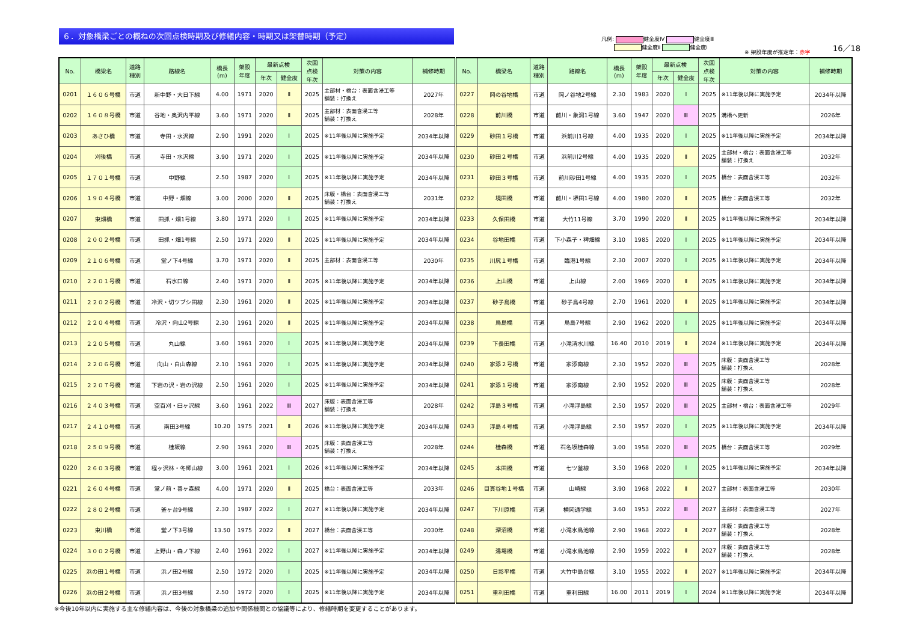６．対象橋梁ごとの概ねの次回点検時期及び修繕内容・時期又は架替時期（予定）
凡例: 健全度Ⅳ 健全度Ⅲ
　　 健全度Ⅱ 健全度Ⅰ
※ 架設年度が推定年：赤字 16／18
| No. | 橋梁名 | 道路 種別 | 路線名 | 橋長 (m) | 架設 年度 | 最新点検 | | 次回 点検 年次 | 対策の内容 | 補修時期 | No. | 橋梁名 | 道路 種別 | 路線名 | 橋長 (m) | 架設 年度 | 最新点検 | | 次回 点検 年次 | 対策の内容 | 補修時期 |
| --- | --- | --- | --- | --- | --- | --- | --- | --- | --- | --- | --- | --- | --- | --- | --- | --- | --- | --- | --- | --- | --- |
| | | | | | | 年次 | 健全度 | | | | | | | | | | 年次 | 健全度 | | | |
| 0201 | １６０６号橋 | 市道 | 新中野・大日下線 | 4.00 | 1971 | 2020 | Ⅱ | 2025 | 主部材・橋台：表面含浸工等 舗装：打換え | 2027年 | 0227 | 岡の谷地橋 | 市道 | 岡ノ谷地2号線 | 2.30 | 1983 | 2020 | Ⅰ | 2025 | ※11年後以降に実施予定 | 2034年以降 |
| 0202 | １６０８号橋 | 市道 | 谷地・奥沢内平線 | 3.60 | 1971 | 2020 | Ⅱ | 2025 | 主部材：表面含浸工等 舗装：打換え | 2028年 | 0228 | 前川橋 | 市道 | 前川・象潟1号線 | 3.60 | 1947 | 2020 | Ⅲ | 2025 | 溝橋へ更新 | 2026年 |
| 0203 | あさひ橋 | 市道 | 寺田・水沢線 | 2.90 | 1991 | 2020 | Ⅰ | 2025 | ※11年後以降に実施予定 | 2034年以降 | 0229 | 砂田１号橋 | 市道 | 浜前川1号線 | 4.00 | 1935 | 2020 | Ⅰ | 2025 | ※11年後以降に実施予定 | 2034年以降 |
| 0204 | 刈後橋 | 市道 | 寺田・水沢線 | 3.90 | 1971 | 2020 | Ⅰ | 2025 | ※11年後以降に実施予定 | 2034年以降 | 0230 | 砂田２号橋 | 市道 | 浜前川2号線 | 4.00 | 1935 | 2020 | Ⅱ | 2025 | 主部材・橋台：表面含浸工等 舗装：打換え | 2032年 |
| 0205 | １７０１号橋 | 市道 | 中野線 | 2.50 | 1987 | 2020 | Ⅰ | 2025 | ※11年後以降に実施予定 | 2034年以降 | 0231 | 砂田３号橋 | 市道 | 前川砂田1号線 | 4.00 | 1935 | 2020 | Ⅰ | 2025 | 橋台：表面含浸工等 | 2032年 |
| 0206 | １９０４号橋 | 市道 | 中野・畑線 | 3.00 | 2000 | 2020 | Ⅱ | 2025 | 床版・橋台：表面含浸工等 舗装：打換え | 2031年 | 0232 | 境田橋 | 市道 | 前川・堺田1号線 | 4.00 | 1980 | 2020 | Ⅱ | 2025 | 橋台：表面含浸工等 | 2032年 |
| 0207 | 東畑橋 | 市道 | 田抓・畑1号線 | 3.80 | 1971 | 2020 | Ⅰ | 2025 | ※11年後以降に実施予定 | 2034年以降 | 0233 | 久保田橋 | 市道 | 大竹11号線 | 3.70 | 1990 | 2020 | Ⅱ | 2025 | ※11年後以降に実施予定 | 2034年以降 |
| 0208 | ２００２号橋 | 市道 | 田抓・畑1号線 | 2.50 | 1971 | 2020 | Ⅱ | 2025 | ※11年後以降に実施予定 | 2034年以降 | 0234 | 谷地田橋 | 市道 | 下小森子・稗畑線 | 3.10 | 1985 | 2020 | Ⅰ | 2025 | ※11年後以降に実施予定 | 2034年以降 |
| 0209 | ２１０６号橋 | 市道 | 堂ノ下4号線 | 3.70 | 1971 | 2020 | Ⅱ | 2025 | 主部材：表面含浸工等 | 2030年 | 0235 | 川尻１号橋 | 市道 | 臨港1号線 | 2.30 | 2007 | 2020 | Ⅰ | 2025 | ※11年後以降に実施予定 | 2034年以降 |
| 0210 | ２２０１号橋 | 市道 | 石水口線 | 2.40 | 1971 | 2020 | Ⅱ | 2025 | ※11年後以降に実施予定 | 2034年以降 | 0236 | 上山橋 | 市道 | 上山線 | 2.00 | 1969 | 2020 | Ⅱ | 2025 | ※11年後以降に実施予定 | 2034年以降 |
| 0211 | ２２０２号橋 | 市道 | 冷沢・切ツブシ田線 | 2.30 | 1961 | 2020 | Ⅱ | 2025 | ※11年後以降に実施予定 | 2034年以降 | 0237 | 砂子島橋 | 市道 | 砂子島4号線 | 2.70 | 1961 | 2020 | Ⅱ | 2025 | ※11年後以降に実施予定 | 2034年以降 |
| 0212 | ２２０４号橋 | 市道 | 冷沢・向山2号線 | 2.30 | 1961 | 2020 | Ⅱ | 2025 | ※11年後以降に実施予定 | 2034年以降 | 0238 | 鳥島橋 | 市道 | 鳥島7号線 | 2.90 | 1962 | 2020 | Ⅰ | 2025 | ※11年後以降に実施予定 | 2034年以降 |
| 0213 | ２２０５号橋 | 市道 | 丸山線 | 3.60 | 1961 | 2020 | Ⅰ | 2025 | ※11年後以降に実施予定 | 2034年以降 | 0239 | 下長田橋 | 市道 | 小滝清水川線 | 16.40 | 2010 | 2019 | Ⅱ | 2024 | ※11年後以降に実施予定 | 2034年以降 |
| 0214 | ２２０６号橋 | 市道 | 向山・白山森線 | 2.10 | 1961 | 2020 | Ⅰ | 2025 | ※11年後以降に実施予定 | 2034年以降 | 0240 | 家添２号橋 | 市道 | 家添南線 | 2.30 | 1952 | 2020 | Ⅲ | 2025 | 床版：表面含浸工等 舗装：打換え | 2028年 |
| 0215 | ２２０７号橋 | 市道 | 下岩の沢・岩の沢線 | 2.50 | 1961 | 2020 | Ⅰ | 2025 | ※11年後以降に実施予定 | 2034年以降 | 0241 | 家添１号橋 | 市道 | 家添南線 | 2.90 | 1952 | 2020 | Ⅲ | 2025 | 床版：表面含浸工等 舗装：打換え | 2028年 |
| 0216 | ２４０３号橋 | 市道 | 空百刈・臼ヶ沢線 | 3.60 | 1961 | 2022 | Ⅲ | 2027 | 床版：表面含浸工等 舗装：打換え | 2028年 | 0242 | 浮島３号橋 | 市道 | 小滝浮島線 | 2.50 | 1957 | 2020 | Ⅲ | 2025 | 主部材・橋台：表面含浸工等 | 2029年 |
| 0217 | ２４１０号橋 | 市道 | 南田3号線 | 10.20 | 1975 | 2021 | Ⅱ | 2026 | ※11年後以降に実施予定 | 2034年以降 | 0243 | 浮島４号橋 | 市道 | 小滝浮島線 | 2.50 | 1957 | 2020 | Ⅰ | 2025 | ※11年後以降に実施予定 | 2034年以降 |
| 0218 | ２５０９号橋 | 市道 | 桂坂線 | 2.90 | 1961 | 2020 | Ⅲ | 2025 | 床版：表面含浸工等 舗装：打換え | 2028年 | 0244 | 桂森橋 | 市道 | 石名坂桂森線 | 3.00 | 1958 | 2020 | Ⅲ | 2025 | 橋台：表面含浸工等 | 2029年 |
| 0220 | ２６０３号橋 | 市道 | 程ヶ沢林・冬師山線 | 3.00 | 1961 | 2021 | Ⅰ | 2026 | ※11年後以降に実施予定 | 2034年以降 | 0245 | 本田橋 | 市道 | 七ツ釜線 | 3.50 | 1968 | 2020 | Ⅰ | 2025 | ※11年後以降に実施予定 | 2034年以降 |
| 0221 | ２６０４号橋 | 市道 | 堂ノ前・善ヶ森線 | 4.00 | 1971 | 2020 | Ⅱ | 2025 | 橋台：表面含浸工等 | 2033年 | 0246 | 目貫谷地１号橋 | 市道 | 山崎線 | 3.90 | 1968 | 2022 | Ⅱ | 2027 | 主部材：表面含浸工等 | 2030年 |
| 0222 | ２８０２号橋 | 市道 | 釜ヶ台9号線 | 2.30 | 1987 | 2022 | Ⅰ | 2027 | ※11年後以降に実施予定 | 2034年以降 | 0247 | 下川原橋 | 市道 | 横岡通学線 | 3.60 | 1953 | 2022 | Ⅲ | 2027 | 主部材：表面含浸工等 | 2027年 |
| 0223 | 東川橋 | 市道 | 堂ノ下3号線 | 13.50 | 1975 | 2022 | Ⅱ | 2027 | 橋台：表面含浸工等 | 2030年 | 0248 | 深沼橋 | 市道 | 小滝水鳥池線 | 2.90 | 1968 | 2022 | Ⅱ | 2027 | 床版：表面含浸工等 舗装：打換え | 2028年 |
| 0224 | ３００２号橋 | 市道 | 上野山・森ノ下線 | 2.40 | 1961 | 2022 | Ⅰ | 2027 | ※11年後以降に実施予定 | 2034年以降 | 0249 | 湯場橋 | 市道 | 小滝水鳥池線 | 2.90 | 1959 | 2022 | Ⅱ | 2027 | 床版：表面含浸工等 舗装：打換え | 2028年 |
| 0225 | 浜の田１号橋 | 市道 | 浜ノ田2号線 | 2.50 | 1972 | 2020 | Ⅰ | 2025 | ※11年後以降に実施予定 | 2034年以降 | 0250 | 日影平橋 | 市道 | 大竹中島台線 | 3.10 | 1955 | 2022 | Ⅱ | 2027 | ※11年後以降に実施予定 | 2034年以降 |
| 0226 | 浜の田２号橋 | 市道 | 浜ノ田3号線 | 2.50 | 1972 | 2020 | Ⅰ | 2025 | ※11年後以降に実施予定 | 2034年以降 | 0251 | 重利田橋 | 市道 | 重利田線 | 16.00 | 2011 | 2019 | Ⅰ | 2024 | ※11年後以降に実施予定 | 2034年以降 |
※今後10年以内に実施する主な修繕内容は、今後の対象橋梁の追加や関係機関との協議等により、修繕時期を変更することがあります。